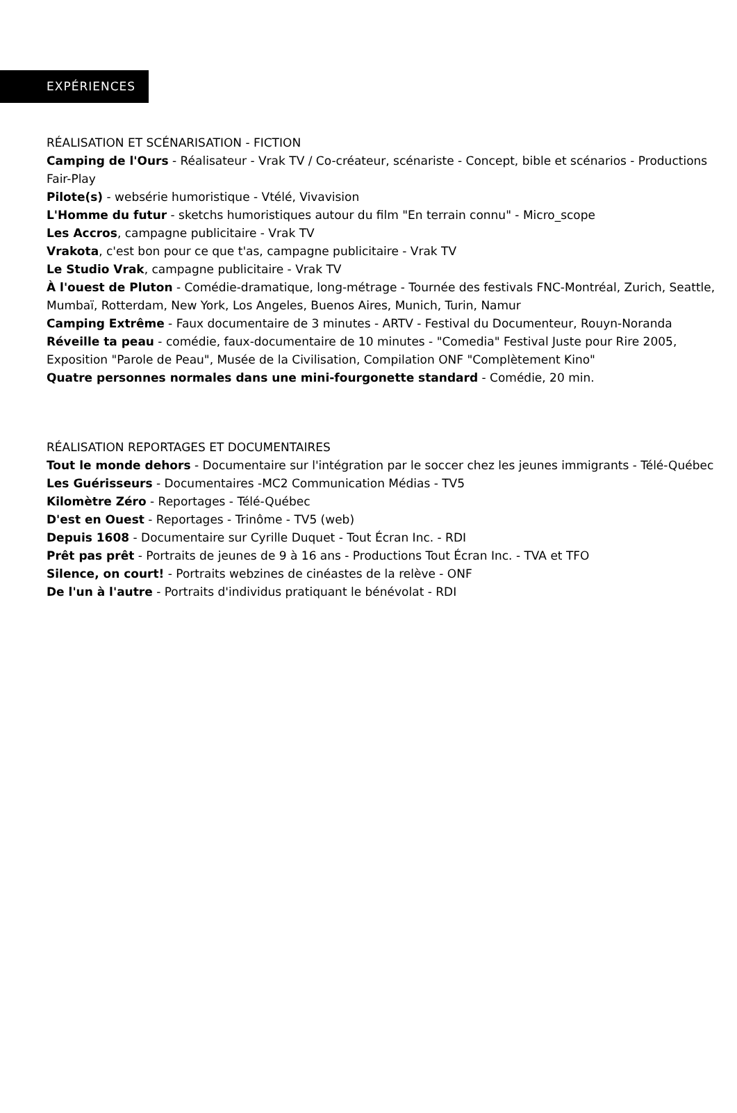EXPÉRIENCES
RÉALISATION ET SCÉNARISATION - FICTION
Camping de l'Ours - Réalisateur - Vrak TV / Co-créateur, scénariste - Concept, bible et scénarios - Productions Fair-Play
Pilote(s) - websérie humoristique - Vtélé, Vivavision
L'Homme du futur - sketchs humoristiques autour du film "En terrain connu" - Micro_scope
Les Accros, campagne publicitaire - Vrak TV
Vrakota, c'est bon pour ce que t'as, campagne publicitaire - Vrak TV
Le Studio Vrak, campagne publicitaire - Vrak TV
À l'ouest de Pluton - Comédie-dramatique, long-métrage - Tournée des festivals FNC-Montréal, Zurich, Seattle, Mumbaï, Rotterdam, New York, Los Angeles, Buenos Aires, Munich, Turin, Namur
Camping Extrême - Faux documentaire de 3 minutes - ARTV - Festival du Documenteur, Rouyn-Noranda
Réveille ta peau - comédie, faux-documentaire de 10 minutes - "Comedia" Festival Juste pour Rire 2005, Exposition "Parole de Peau", Musée de la Civilisation, Compilation ONF "Complètement Kino"
Quatre personnes normales dans une mini-fourgonette standard - Comédie, 20 min.
RÉALISATION REPORTAGES ET DOCUMENTAIRES
Tout le monde dehors - Documentaire sur l'intégration par le soccer chez les jeunes immigrants - Télé-Québec
Les Guérisseurs - Documentaires -MC2 Communication Médias - TV5
Kilomètre Zéro - Reportages - Télé-Québec
D'est en Ouest - Reportages - Trinôme - TV5 (web)
Depuis 1608 - Documentaire sur Cyrille Duquet - Tout Écran Inc. - RDI
Prêt pas prêt - Portraits de jeunes de 9 à 16 ans - Productions Tout Écran Inc. - TVA et TFO
Silence, on court! - Portraits webzines de cinéastes de la relève - ONF
De l'un à l'autre - Portraits d'individus pratiquant le bénévolat - RDI